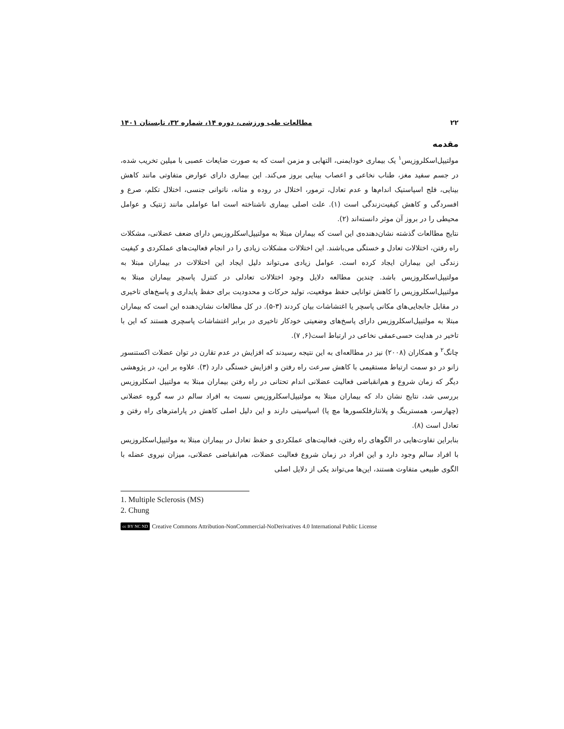۲۲ مطالعات طب ورزشی، دوره ۱۴، شماره ۳۲، تابستان ۱۴۰۱
مقدمه
مولتیپل‌اسکلروزیس<sup>۱</sup> یک بیماری خودایمنی، التهابی و مزمن است که به صورت ضایعات عصبی با میلین تخریب شده، در جسم سفید مغز، طناب نخاعی و اعصاب بینایی بروز می‌کند. این بیماری دارای عوارض متفاوتی مانند کاهش بینایی، فلج اسپاستیک اندام‌ها و عدم تعادل، ترمور، اختلال در روده و مثانه، ناتوانی جنسی، اختلال تکلم، صرع و افسردگی و کاهش کیفیت‌زندگی است (۱). علت اصلی بیماری ناشناخته است اما عواملی مانند ژنتیک و عوامل محیطی را در بروز آن موثر دانسته‌اند (۲).
نتایج مطالعات گذشته نشان‌دهنده‌ی این است که بیماران مبتلا به مولتیپل‌اسکلروزیس دارای ضعف عضلانی، مشکلات راه رفتن، اختلالات تعادل و خستگی می‌باشند. این اختلالات مشکلات زیادی را در انجام فعالیت‌های عملکردی و کیفیت زندگی این بیماران ایجاد کرده است. عوامل زیادی می‌تواند دلیل ایجاد این اختلالات در بیماران مبتلا به مولتیپل‌اسکلروزیس باشد. چندین مطالعه دلایل وجود اختلالات تعادلی در کنترل پاسچر بیماران مبتلا به مولتیپل‌اسکلروزیس را کاهش توانایی حفظ موقعیت، تولید حرکات و محدودیت برای حفظ پایداری و پاسخ‌های تاخیری در مقابل جابجایی‌های مکانی پاسچر یا اغتشاشات بیان کردند (۳-۵). در کل مطالعات نشان‌دهنده این است که بیماران مبتلا به مولتیپل‌اسکلروزیس دارای پاسخ‌های وضعیتی خودکار تاخیری در برابر اغتشاشات پاسچری هستند که این با تاخیر در هدایت حسی‌عمقی نخاعی در ارتباط است(۶, ۷).
چانگ<sup>۲</sup> و همکاران (۲۰۰۸) نیز در مطالعه‌ای به این نتیجه رسیدند که افزایش در عدم تقارن در توان عضلات اکستنسور زانو در دو سمت ارتباط مستقیمی با کاهش سرعت راه رفتن و افزایش خستگی دارد (۳). علاوه بر این، در پژوهشی دیگر که زمان شروع و هم‌انقباضی فعالیت عضلانی اندام تحتانی در راه رفتن بیماران مبتلا به مولتیپل اسکلروزیس بررسی شد، نتایج نشان داد که بیماران مبتلا به مولتیپل‌اسکلروزیس نسبت به افراد سالم در سه گروه عضلانی (چهارسر، همسترینگ و پلانتارفلکسورها مچ پا) اسپاسیتی دارند و این دلیل اصلی کاهش در پارامترهای راه رفتن و تعادل است (۸).
بنابراین تفاوت‌هایی در الگوهای راه رفتن، فعالیت‌های عملکردی و حفظ تعادل در بیماران مبتلا به مولتیپل‌اسکلروزیس با افراد سالم وجود دارد و این افراد در زمان شروع فعالیت عضلات، هم‌انقباضی عضلانی، میزان نیروی عضله با الگوی طبیعی متفاوت هستند، این‌ها می‌تواند یکی از دلایل اصلی
1. Multiple Sclerosis (MS)
2. Chung
cc BY NC ND Creative Commons Attribution-NonCommercial-NoDerivatives 4.0 International Public License